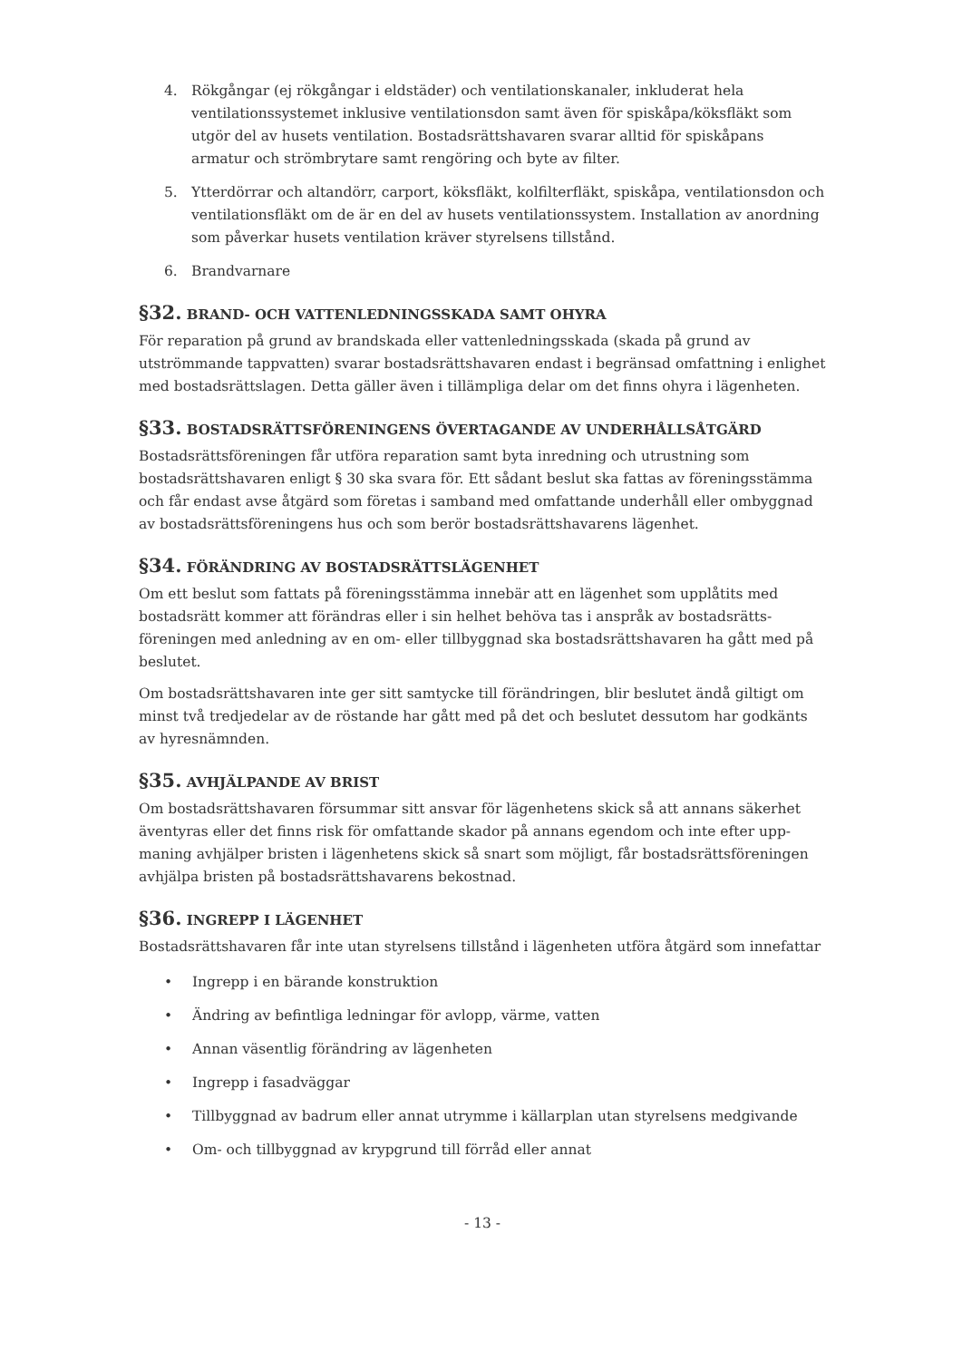4. Rökgångar (ej rökgångar i eldstäder) och ventilationskanaler, inkluderat hela ventilationssystemet inklusive ventilationsdon samt även för spiskåpa/köksfläkt som utgör del av husets ventilation. Bostadsrättshavaren svarar alltid för spiskåpans armatur och strömbrytare samt rengöring och byte av filter.
5. Ytterdörrar och altandörr, carport, köksfläkt, kolfilterfläkt, spiskåpa, ventilationsdon och ventilationsfläkt om de är en del av husets ventilationssystem. Installation av anordning som påverkar husets ventilation kräver styrelsens tillstånd.
6. Brandvarnare
§32. BRAND- OCH VATTENLEDNINGSSKADA SAMT OHYRA
För reparation på grund av brandskada eller vattenledningsskada (skada på grund av utströmmande tappvatten) svarar bostadsrättshavaren endast i begränsad omfattning i enlighet med bostadsrättslagen. Detta gäller även i tillämpliga delar om det finns ohyra i lägenheten.
§33. BOSTADSRÄTTSFÖRENINGENS ÖVERTAGANDE AV UNDERHÅLLSÅTGÄRD
Bostadsrättsföreningen får utföra reparation samt byta inredning och utrustning som bostadsrättshavaren enligt § 30 ska svara för. Ett sådant beslut ska fattas av föreningsstämma och får endast avse åtgärd som företas i samband med omfattande underhåll eller ombyggnad av bostadsrättsföreningens hus och som berör bostadsrättshavarens lägenhet.
§34. FÖRÄNDRING AV BOSTADSRÄTTSLÄGENHET
Om ett beslut som fattats på föreningsstämma innebär att en lägenhet som upplåtits med bostadsrätt kommer att förändras eller i sin helhet behöva tas i anspråk av bostadsrätts-föreningen med anledning av en om- eller tillbyggnad ska bostadsrättshavaren ha gått med på beslutet.
Om bostadsrättshavaren inte ger sitt samtycke till förändringen, blir beslutet ändå giltigt om minst två tredjedelar av de röstande har gått med på det och beslutet dessutom har godkänts av hyresnämnden.
§35. AVHJÄLPANDE AV BRIST
Om bostadsrättshavaren försummar sitt ansvar för lägenhetens skick så att annans säkerhet äventyras eller det finns risk för omfattande skador på annans egendom och inte efter upp-maning avhjälper bristen i lägenhetens skick så snart som möjligt, får bostadsrättsföreningen avhjälpa bristen på bostadsrättshavarens bekostnad.
§36. INGREPP I LÄGENHET
Bostadsrättshavaren får inte utan styrelsens tillstånd i lägenheten utföra åtgärd som innefattar
• Ingrepp i en bärande konstruktion
• Ändring av befintliga ledningar för avlopp, värme, vatten
• Annan väsentlig förändring av lägenheten
• Ingrepp i fasadväggar
• Tillbyggnad av badrum eller annat utrymme i källarplan utan styrelsens medgivande
• Om- och tillbyggnad av krypgrund till förråd eller annat
- 13 -